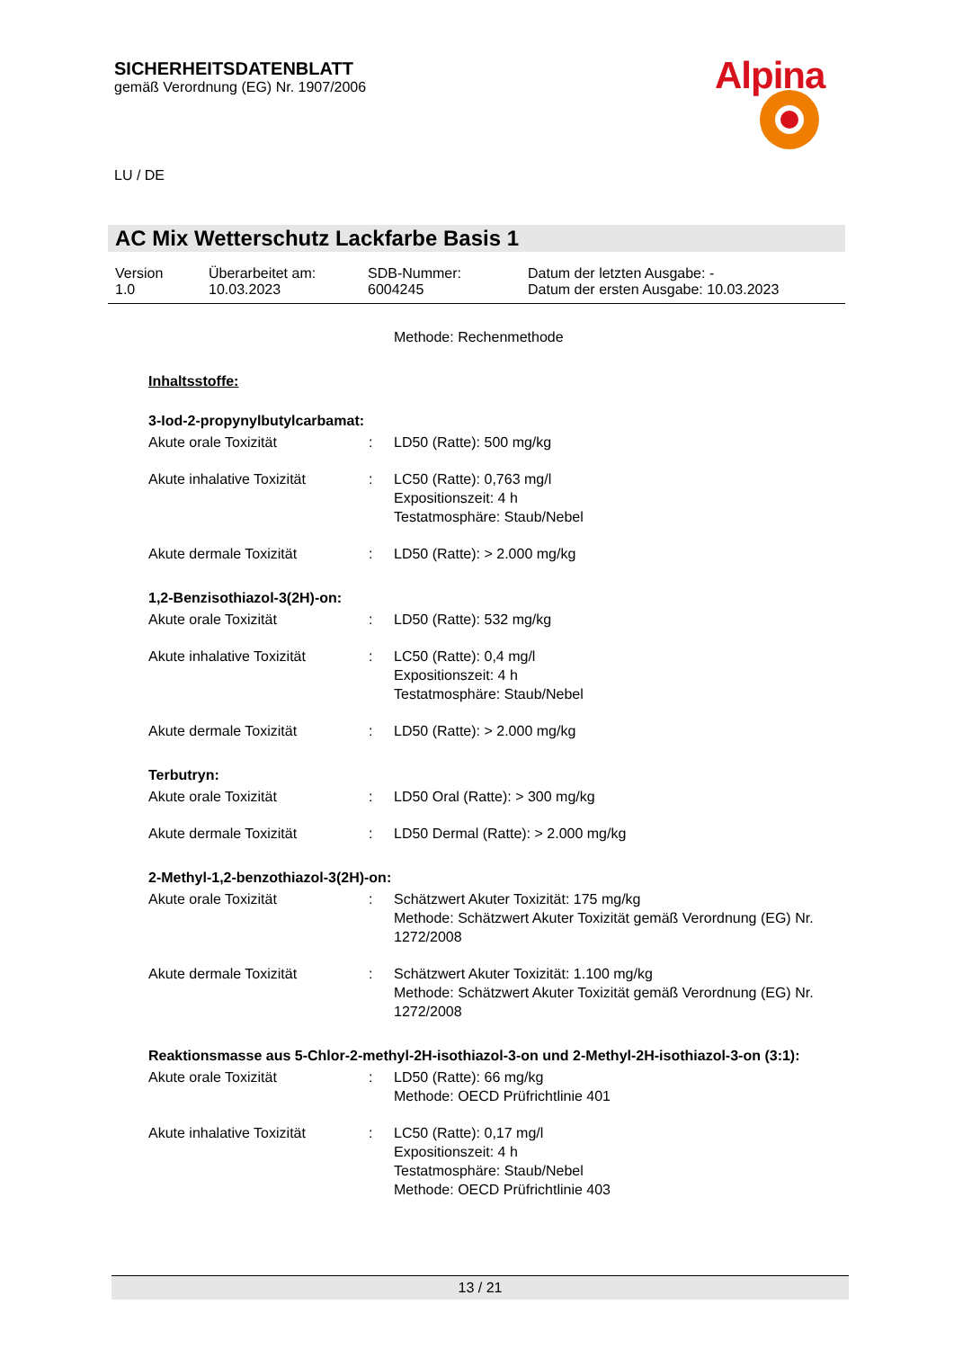SICHERHEITSDATENBLATT
gemäß Verordnung (EG) Nr. 1907/2006
Alpina
LU / DE
AC Mix Wetterschutz Lackfarbe Basis 1
Version
1.0
Überarbeitet am:
10.03.2023
SDB-Nummer:
6004245
Datum der letzten Ausgabe: -
Datum der ersten Ausgabe: 10.03.2023
Methode: Rechenmethode
Inhaltsstoffe:
3-Iod-2-propynylbutylcarbamat:
Akute orale Toxizität : LD50 (Ratte): 500 mg/kg
Akute inhalative Toxizität
: LC50 (Ratte): 0,763 mg/l
Expositionszeit: 4 h
Testatmosphäre: Staub/Nebel
Akute dermale Toxizität : LD50 (Ratte): > 2.000 mg/kg
1,2-Benzisothiazol-3(2H)-on:
Akute orale Toxizität : LD50 (Ratte): 532 mg/kg
Akute inhalative Toxizität
: LC50 (Ratte): 0,4 mg/l
Expositionszeit: 4 h
Testatmosphäre: Staub/Nebel
Akute dermale Toxizität : LD50 (Ratte): > 2.000 mg/kg
Terbutryn:
Akute orale Toxizität : LD50 Oral (Ratte): > 300 mg/kg
Akute dermale Toxizität : LD50 Dermal (Ratte): > 2.000 mg/kg
2-Methyl-1,2-benzothiazol-3(2H)-on:
Akute orale Toxizität : Schätzwert Akuter Toxizität: 175 mg/kg
Methode: Schätzwert Akuter Toxizität gemäß Verordnung (EG) Nr. 1272/2008
Akute dermale Toxizität : Schätzwert Akuter Toxizität: 1.100 mg/kg
Methode: Schätzwert Akuter Toxizität gemäß Verordnung (EG) Nr. 1272/2008
Reaktionsmasse aus 5-Chlor-2-methyl-2H-isothiazol-3-on und 2-Methyl-2H-isothiazol-3-on (3:1):
Akute orale Toxizität : LD50 (Ratte): 66 mg/kg
Methode: OECD Prüfrichtlinie 401
Akute inhalative Toxizität
: LC50 (Ratte): 0,17 mg/l
Expositionszeit: 4 h
Testatmosphäre: Staub/Nebel
Methode: OECD Prüfrichtlinie 403
13 / 21